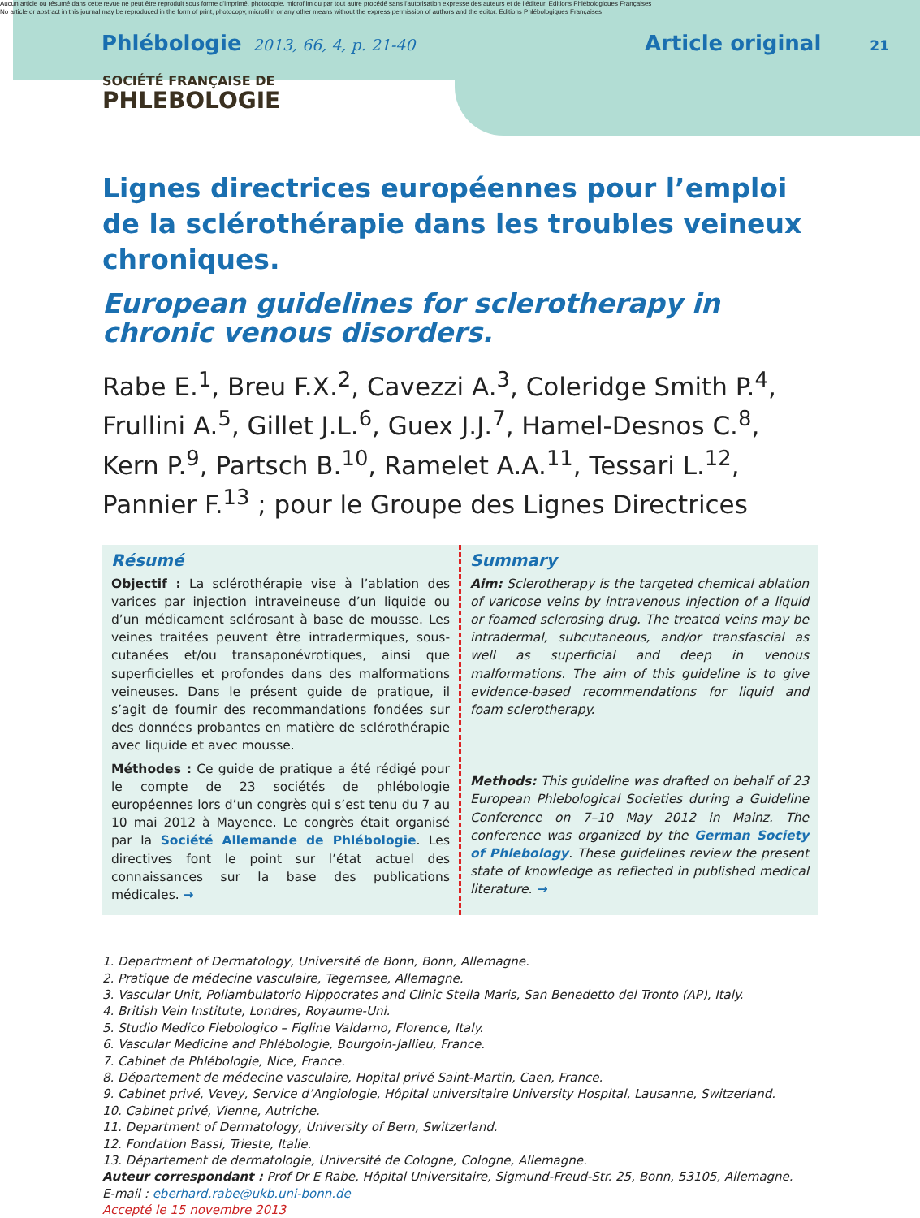Aucun article ou résumé dans cette revue ne peut être reproduit sous forme d'imprimé, photocopie, microfilm ou par tout autre procédé sans l'autorisation expresse des auteurs et de l'éditeur. Editions Phlébologiques Françaises
No article or abstract in this journal may be reproduced in the form of print, photocopy, microfilm or any other means without the express permission of authors and the editor. Editions Phlébologiques Françaises
Phlébologie 2013, 66, 4, p. 21-40 Article original 21
SOCIÉTÉ FRANÇAISE DE
PHLEBOLOGIE
Lignes directrices européennes pour l’emploi
de la sclérothérapie dans les troubles veineux chroniques.
European guidelines for sclerotherapy in chronic venous disorders.
Rabe E.<sup>1</sup>, Breu F.X.<sup>2</sup>, Cavezzi A.<sup>3</sup>, Coleridge Smith P.<sup>4</sup>, Frullini A.<sup>5</sup>, Gillet J.L.<sup>6</sup>, Guex J.J.<sup>7</sup>, Hamel-Desnos C.<sup>8</sup>, Kern P.<sup>9</sup>, Partsch B.<sup>10</sup>, Ramelet A.A.<sup>11</sup>, Tessari L.<sup>12</sup>, Pannier F.<sup>13</sup> ; pour le Groupe des Lignes Directrices
Résumé
Objectif : La sclérothérapie vise à l’ablation des varices par injection intraveineuse d’un liquide ou d’un médicament sclérosant à base de mousse. Les veines traitées peuvent être intradermiques, sous-cutanées et/ou transaponévrotiques, ainsi que superficielles et profondes dans des malformations veineuses. Dans le présent guide de pratique, il s’agit de fournir des recommandations fondées sur des données probantes en matière de sclérothérapie avec liquide et avec mousse.
Méthodes : Ce guide de pratique a été rédigé pour le compte de 23 sociétés de phlébologie européennes lors d’un congrès qui s’est tenu du 7 au 10 mai 2012 à Mayence. Le congrès était organisé par la Société Allemande de Phlébologie. Les directives font le point sur l’état actuel des connaissances sur la base des publications médicales. →
Summary
Aim: Sclerotherapy is the targeted chemical ablation of varicose veins by intravenous injection of a liquid or foamed sclerosing drug. The treated veins may be intradermal, subcutaneous, and/or transfascial as well as superficial and deep in venous malformations. The aim of this guideline is to give evidence-based recommendations for liquid and foam sclerotherapy.
Methods: This guideline was drafted on behalf of 23 European Phlebological Societies during a Guideline Conference on 7–10 May 2012 in Mainz. The conference was organized by the German Society of Phlebology. These guidelines review the present state of knowledge as reflected in published medical literature. →
1. Department of Dermatology, Université de Bonn, Bonn, Allemagne.
2. Pratique de médecine vasculaire, Tegernsee, Allemagne.
3. Vascular Unit, Poliambulatorio Hippocrates and Clinic Stella Maris, San Benedetto del Tronto (AP), Italy.
4. British Vein Institute, Londres, Royaume-Uni.
5. Studio Medico Flebologico – Figline Valdarno, Florence, Italy.
6. Vascular Medicine and Phlébologie, Bourgoin-Jallieu, France.
7. Cabinet de Phlébologie, Nice, France.
8. Département de médecine vasculaire, Hopital privé Saint-Martin, Caen, France.
9. Cabinet privé, Vevey, Service d’Angiologie, Hôpital universitaire University Hospital, Lausanne, Switzerland.
10. Cabinet privé, Vienne, Autriche.
11. Department of Dermatology, University of Bern, Switzerland.
12. Fondation Bassi, Trieste, Italie.
13. Département de dermatologie, Université de Cologne, Cologne, Allemagne.
Auteur correspondant : Prof Dr E Rabe, Hôpital Universitaire, Sigmund-Freud-Str. 25, Bonn, 53105, Allemagne.
E-mail : eberhard.rabe@ukb.uni-bonn.de
Accepté le 15 novembre 2013